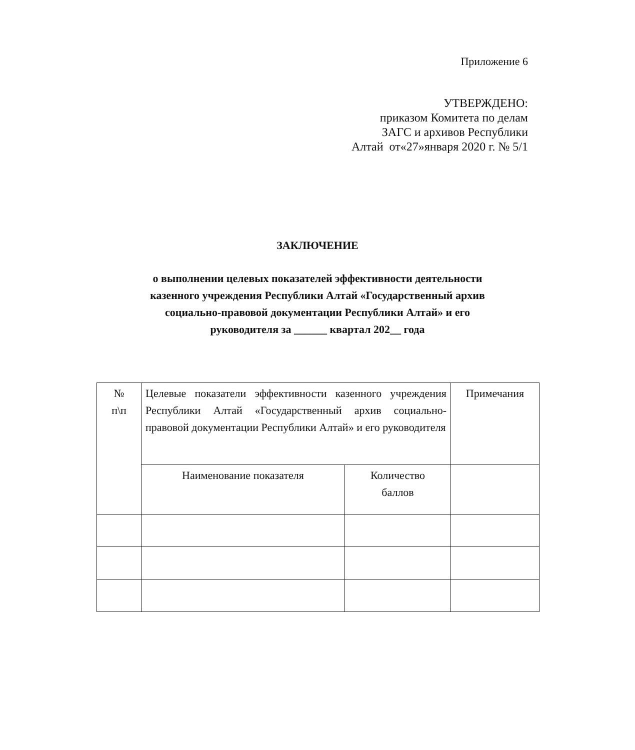Приложение 6
УТВЕРЖДЕНО:
приказом Комитета по делам
ЗАГС и архивов Республики
Алтай от«27»января 2020 г. № 5/1
ЗАКЛЮЧЕНИЕ
о выполнении целевых показателей эффективности деятельности
казенного учреждения Республики Алтай «Государственный архив
социально-правовой документации Республики Алтай» и его
руководителя за ______ квартал 202__ года
| № п\п | Целевые показатели эффективности казенного учреждения Республики Алтай «Государственный архив социально-правовой документации Республики Алтай» и его руководителя | | Примечания |
| --- | --- | --- | --- |
| | Наименование показателя | Количество баллов | |